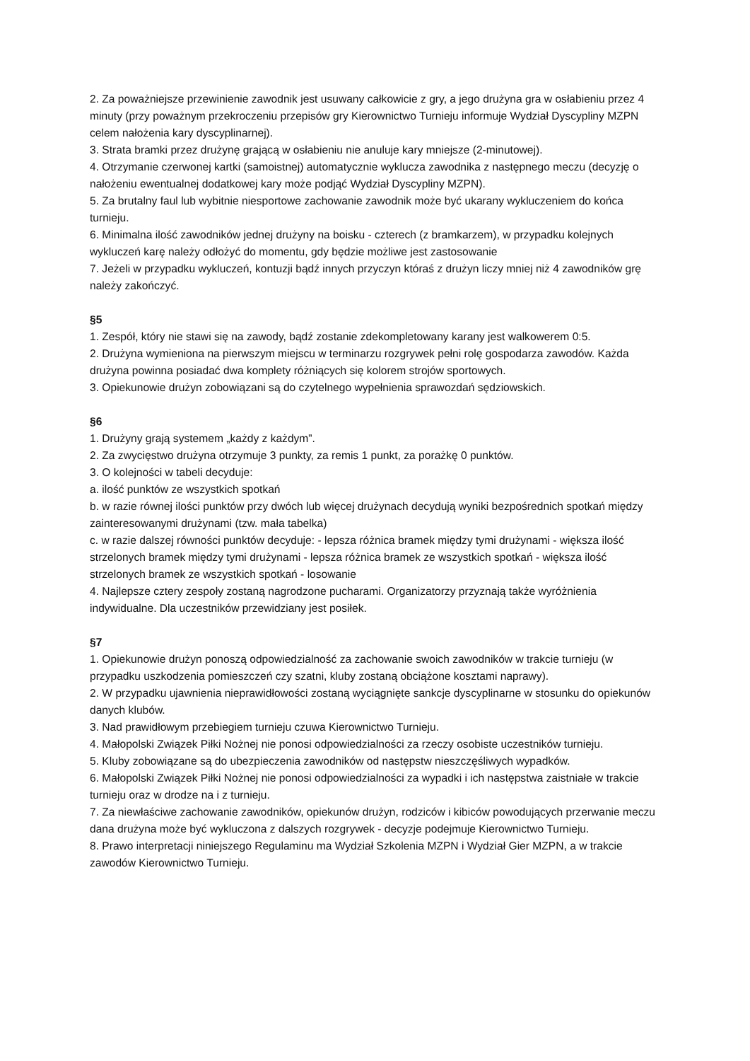2. Za poważniejsze przewinienie zawodnik jest usuwany całkowicie z gry, a jego drużyna gra w osłabieniu przez 4 minuty (przy poważnym przekroczeniu przepisów gry Kierownictwo Turnieju informuje Wydział Dyscypliny MZPN celem nałożenia kary dyscyplinarnej).
3. Strata bramki przez drużynę grającą w osłabieniu nie anuluje kary mniejsze (2-minutowej).
4. Otrzymanie czerwonej kartki (samoistnej) automatycznie wyklucza zawodnika z następnego meczu (decyzję o nałożeniu ewentualnej dodatkowej kary może podjąć Wydział Dyscypliny MZPN).
5. Za brutalny faul lub wybitnie niesportowe zachowanie zawodnik może być ukarany wykluczeniem do końca turnieju.
6. Minimalna ilość zawodników jednej drużyny na boisku - czterech (z bramkarzem), w przypadku kolejnych wykluczeń karę należy odłożyć do momentu, gdy będzie możliwe jest zastosowanie
7. Jeżeli w przypadku wykluczeń, kontuzji bądź innych przyczyn któraś z drużyn liczy mniej niż 4 zawodników grę należy zakończyć.
§5
1. Zespół, który nie stawi się na zawody, bądź zostanie zdekompletowany karany jest walkowerem 0:5.
2. Drużyna wymieniona na pierwszym miejscu w terminarzu rozgrywek pełni rolę gospodarza zawodów. Każda drużyna powinna posiadać dwa komplety różniących się kolorem strojów sportowych.
3. Opiekunowie drużyn zobowiązani są do czytelnego wypełnienia sprawozdań sędziowskich.
§6
1. Drużyny grają systemem „każdy z każdym”.
2. Za zwycięstwo drużyna otrzymuje 3 punkty, za remis 1 punkt, za porażkę 0 punktów.
3. O kolejności w tabeli decyduje:
a. ilość punktów ze wszystkich spotkań
b. w razie równej ilości punktów przy dwóch lub więcej drużynach decydują wyniki bezpośrednich spotkań między zainteresowanymi drużynami (tzw. mała tabelka)
c. w razie dalszej równości punktów decyduje: - lepsza różnica bramek między tymi drużynami - większa ilość strzelonych bramek między tymi drużynami - lepsza różnica bramek ze wszystkich spotkań - większa ilość strzelonych bramek ze wszystkich spotkań - losowanie
4. Najlepsze cztery zespoły zostaną nagrodzone pucharami. Organizatorzy przyznają także wyróżnienia indywidualne. Dla uczestników przewidziany jest posiłek.
§7
1. Opiekunowie drużyn ponoszą odpowiedzialność za zachowanie swoich zawodników w trakcie turnieju (w przypadku uszkodzenia pomieszczeń czy szatni, kluby zostaną obciążone kosztami naprawy).
2. W przypadku ujawnienia nieprawidłowości zostaną wyciągnięte sankcje dyscyplinarne w stosunku do opiekunów danych klubów.
3. Nad prawidłowym przebiegiem turnieju czuwa Kierownictwo Turnieju.
4. Małopolski Związek Piłki Nożnej nie ponosi odpowiedzialności za rzeczy osobiste uczestników turnieju.
5. Kluby zobowiązane są do ubezpieczenia zawodników od następstw nieszczęśliwych wypadków.
6. Małopolski Związek Piłki Nożnej nie ponosi odpowiedzialności za wypadki i ich następstwa zaistniałe w trakcie turnieju oraz w drodze na i z turnieju.
7. Za niewłaściwe zachowanie zawodników, opiekunów drużyn, rodziców i kibiców powodujących przerwanie meczu dana drużyna może być wykluczona z dalszych rozgrywek - decyzje podejmuje Kierownictwo Turnieju.
8. Prawo interpretacji niniejszego Regulaminu ma Wydział Szkolenia MZPN i Wydział Gier MZPN, a w trakcie zawodów Kierownictwo Turnieju.